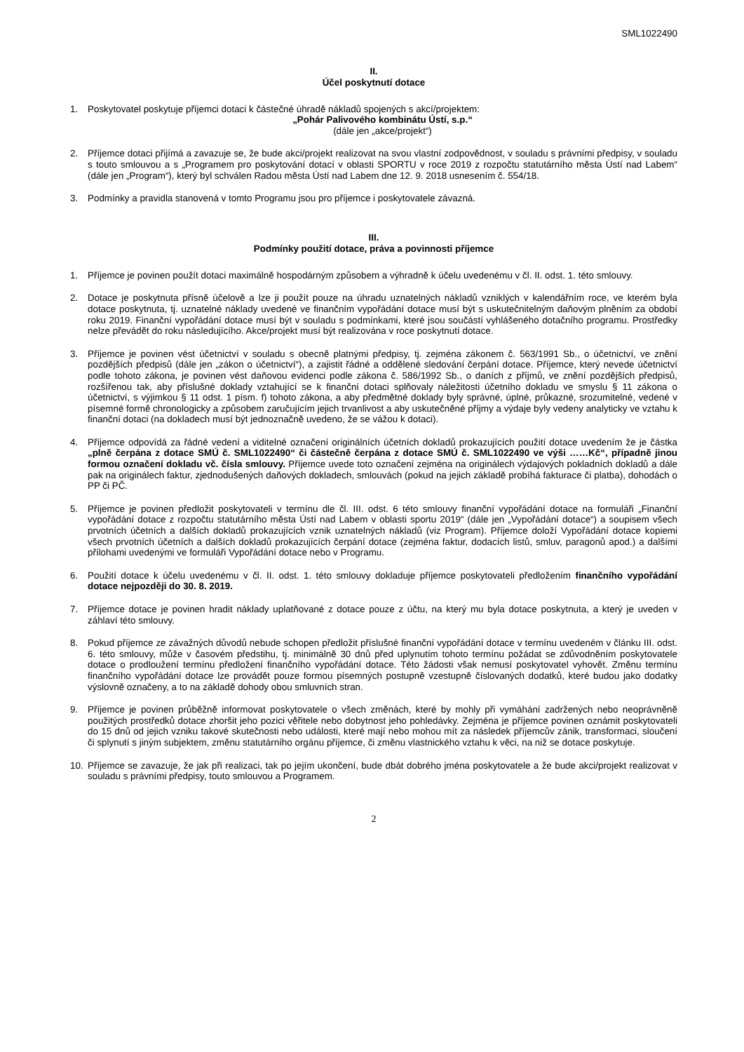SML1022490
II.
Účel poskytnutí dotace
1. Poskytovatel poskytuje příjemci dotaci k částečné úhradě nákladů spojených s akcí/projektem:
„Pohár Palivového kombinátu Ústí, s.p.“
(dále jen „akce/projekt“)
2. Příjemce dotaci přijímá a zavazuje se, že bude akci/projekt realizovat na svou vlastní zodpovědnost, v souladu s právními předpisy, v souladu s touto smlouvou a s „Programem pro poskytování dotací v oblasti SPORTU v roce 2019 z rozpočtu statutárního města Ústí nad Labem“ (dále jen „Program“), který byl schválen Radou města Ústí nad Labem dne 12. 9. 2018 usnesením č. 554/18.
3. Podmínky a pravidla stanovená v tomto Programu jsou pro příjemce i poskytovatele závazná.
III.
Podmínky použití dotace, práva a povinnosti příjemce
1. Příjemce je povinen použít dotaci maximálně hospodárným způsobem a výhradně k účelu uvedenému v čl. II. odst. 1. této smlouvy.
2. Dotace je poskytnuta přísně účelově a lze ji použít pouze na úhradu uznatelných nákladů vzniklých v kalendářním roce, ve kterém byla dotace poskytnuta, tj. uznatelné náklady uvedené ve finančním vypořádání dotace musí být s uskutečnitelným daňovým plněním za období roku 2019. Finanční vypořádání dotace musí být v souladu s podmínkami, které jsou součástí vyhlášeného dotačního programu. Prostředky nelze převádět do roku následujícího. Akce/projekt musí být realizována v roce poskytnutí dotace.
3. Příjemce je povinen vést účetnictví v souladu s obecně platnými předpisy, tj. zejména zákonem č. 563/1991 Sb., o účetnictví, ve znění pozdějších předpisů (dále jen „zákon o účetnictví“), a zajistit řádné a oddělené sledování čerpání dotace. Příjemce, který nevede účetnictví podle tohoto zákona, je povinen vést daňovou evidenci podle zákona č. 586/1992 Sb., o daních z příjmů, ve znění pozdějších předpisů, rozšířenou tak, aby příslušné doklady vztahující se k finanční dotaci splňovaly náležitosti účetního dokladu ve smyslu § 11 zákona o účetnictví, s výjimkou § 11 odst. 1 písm. f) tohoto zákona, a aby předmětné doklady byly správné, úplné, průkazné, srozumitelné, vedené v písemné formě chronologicky a způsobem zaručujícím jejich trvanlivost a aby uskutečněné příjmy a výdaje byly vedeny analyticky ve vztahu k finanční dotaci (na dokladech musí být jednoznačně uvedeno, že se vážou k dotaci).
4. Příjemce odpovídá za řádné vedení a viditelné označení originálních účetních dokladů prokazujících použití dotace uvedením že je částka „plně čerpána z dotace SMÚ č. SML1022490“ či částečně čerpána z dotace SMÚ č. SML1022490 ve výši ……Kč“, případně jinou formou označení dokladu vč. čísla smlouvy. Příjemce uvede toto označení zejména na originálech výdajových pokladních dokladů a dále pak na originálech faktur, zjednodušených daňových dokladech, smlouvách (pokud na jejich základě probíhá fakturace či platba), dohodách o PP či PČ.
5. Příjemce je povinen předložit poskytovateli v termínu dle čl. III. odst. 6 této smlouvy finanční vypořádání dotace na formuláři „Finanční vypořádání dotace z rozpočtu statutárního města Ústí nad Labem v oblasti sportu 2019“ (dále jen „Vypořádání dotace“) a soupisem všech prvotních účetních a dalších dokladů prokazujících vznik uznatelných nákladů (viz Program). Příjemce doloží Vypořádání dotace kopiemi všech prvotních účetních a dalších dokladů prokazujících čerpání dotace (zejména faktur, dodacích listů, smluv, paragonů apod.) a dalšími přílohami uvedenými ve formuláři Vypořádání dotace nebo v Programu.
6. Použití dotace k účelu uvedenému v čl. II. odst. 1. této smlouvy dokladuje příjemce poskytovateli předložením finančního vypořádání dotace nejpozději do 30. 8. 2019.
7. Příjemce dotace je povinen hradit náklady uplatňované z dotace pouze z účtu, na který mu byla dotace poskytnuta, a který je uveden v záhlaví této smlouvy.
8. Pokud příjemce ze závažných důvodů nebude schopen předložit příslušné finanční vypořádání dotace v termínu uvedeném v článku III. odst. 6. této smlouvy, může v časovém předstihu, tj. minimálně 30 dnů před uplynutím tohoto termínu požádat se zdůvodněním poskytovatele dotace o prodloužení termínu předložení finančního vypořádání dotace. Této žádosti však nemusí poskytovatel vyhovět. Změnu termínu finančního vypořádání dotace lze provádět pouze formou písemných postupně vzestupně číslovaných dodatků, které budou jako dodatky výslovně označeny, a to na základě dohody obou smluvních stran.
9. Příjemce je povinen průběžně informovat poskytovatele o všech změnách, které by mohly při vymáhání zadržených nebo neoprávněně použitých prostředků dotace zhoršit jeho pozici věřitele nebo dobytnost jeho pohledávky. Zejména je příjemce povinen oznámit poskytovateli do 15 dnů od jejich vzniku takové skutečnosti nebo události, které mají nebo mohou mít za následek příjemcův zánik, transformaci, sloučení či splynutí s jiným subjektem, změnu statutárního orgánu příjemce, či změnu vlastnického vztahu k věci, na niž se dotace poskytuje.
10. Příjemce se zavazuje, že jak při realizaci, tak po jejím ukončení, bude dbát dobrého jména poskytovatele a že bude akci/projekt realizovat v souladu s právními předpisy, touto smlouvou a Programem.
2